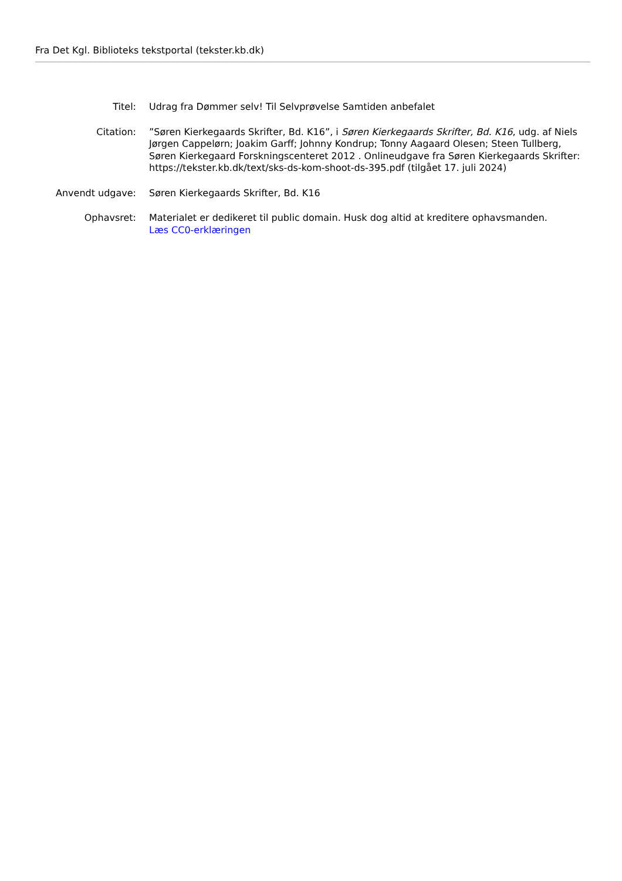Fra Det Kgl. Biblioteks tekstportal (tekster.kb.dk)
Titel: Udrag fra Dømmer selv! Til Selvprøvelse Samtiden anbefalet
Citation: ”Søren Kierkegaards Skrifter, Bd. K16”, i Søren Kierkegaards Skrifter, Bd. K16, udg. af Niels Jørgen Cappelørn; Joakim Garff; Johnny Kondrup; Tonny Aagaard Olesen; Steen Tullberg, Søren Kierkegaard Forskningscenteret 2012 . Onlineudgave fra Søren Kierkegaards Skrifter: https://tekster.kb.dk/text/sks-ds-kom-shoot-ds-395.pdf (tilgået 17. juli 2024)
Anvendt udgave: Søren Kierkegaards Skrifter, Bd. K16
Ophavsret: Materialet er dedikeret til public domain. Husk dog altid at kreditere ophavsmanden.
Læs CC0-erklæringen